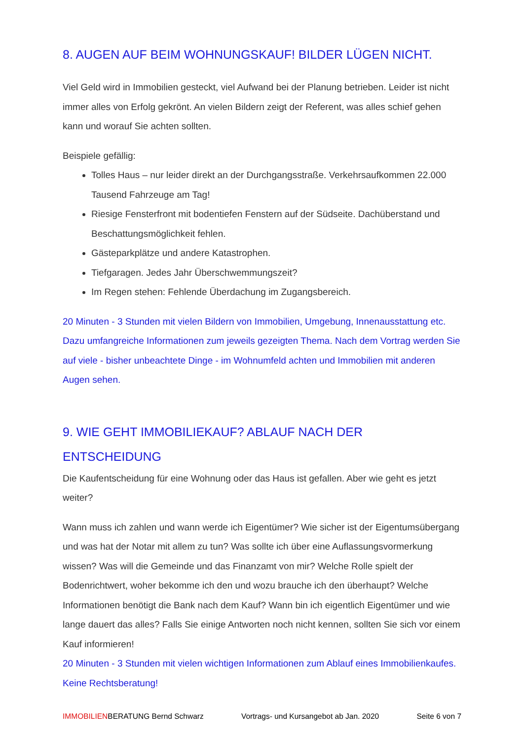8. AUGEN AUF BEIM WOHNUNGSKAUF! BILDER LÜGEN NICHT.
Viel Geld wird in Immobilien gesteckt, viel Aufwand bei der Planung betrieben. Leider ist nicht immer alles von Erfolg gekrönt. An vielen Bildern zeigt der Referent, was alles schief gehen kann und worauf Sie achten sollten.
Beispiele gefällig:
Tolles Haus – nur leider direkt an der Durchgangsstraße. Verkehrsaufkommen 22.000 Tausend Fahrzeuge am Tag!
Riesige Fensterfront mit bodentiefen Fenstern auf der Südseite. Dachüberstand und Beschattungsmöglichkeit fehlen.
Gästeparkplätze und andere Katastrophen.
Tiefgaragen. Jedes Jahr Überschwemmungszeit?
Im Regen stehen: Fehlende Überdachung im Zugangsbereich.
20 Minuten - 3 Stunden mit vielen Bildern von Immobilien, Umgebung, Innenausstattung etc. Dazu umfangreiche Informationen zum jeweils gezeigten Thema. Nach dem Vortrag werden Sie auf viele - bisher unbeachtete Dinge - im Wohnumfeld achten und Immobilien mit anderen Augen sehen.
9. WIE GEHT IMMOBILIEKAUF? ABLAUF NACH DER ENTSCHEIDUNG
Die Kaufentscheidung für eine Wohnung oder das Haus ist gefallen. Aber wie geht es jetzt weiter?
Wann muss ich zahlen und wann werde ich Eigentümer? Wie sicher ist der Eigentumsübergang und was hat der Notar mit allem zu tun? Was sollte ich über eine Auflassungsvormerkung wissen? Was will die Gemeinde und das Finanzamt von mir? Welche Rolle spielt der Bodenrichtwert, woher bekomme ich den und wozu brauche ich den überhaupt? Welche Informationen benötigt die Bank nach dem Kauf? Wann bin ich eigentlich Eigentümer und wie lange dauert das alles? Falls Sie einige Antworten noch nicht kennen, sollten Sie sich vor einem Kauf informieren!
20 Minuten - 3 Stunden mit vielen wichtigen Informationen zum Ablauf eines Immobilienkaufes. Keine Rechtsberatung!
IMMOBILIENBERATUNG Bernd Schwarz Vortrags- und Kursangebot ab Jan. 2020 Seite 6 von 7